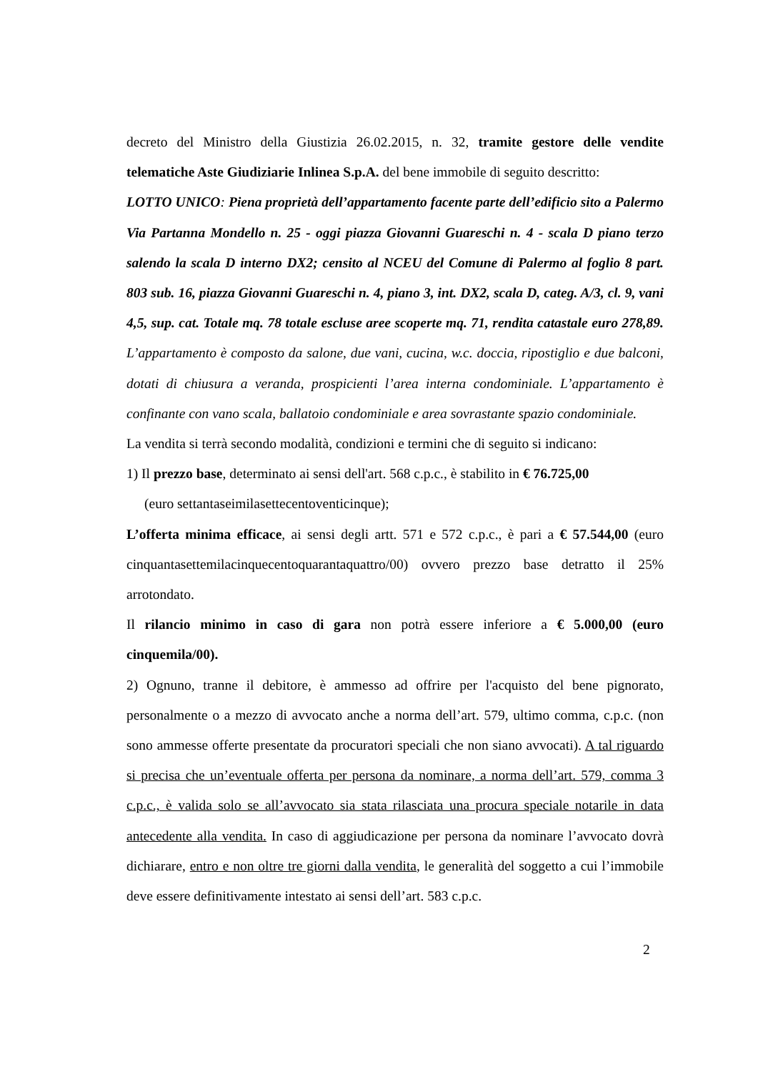decreto del Ministro della Giustizia 26.02.2015, n. 32, tramite gestore delle vendite telematiche Aste Giudiziarie Inlinea S.p.A. del bene immobile di seguito descritto:
LOTTO UNICO: Piena proprietà dell’appartamento facente parte dell’edificio sito a Palermo Via Partanna Mondello n. 25 - oggi piazza Giovanni Guareschi n. 4 - scala D piano terzo salendo la scala D interno DX2; censito al NCEU del Comune di Palermo al foglio 8 part. 803 sub. 16, piazza Giovanni Guareschi n. 4, piano 3, int. DX2, scala D, categ. A/3, cl. 9, vani 4,5, sup. cat. Totale mq. 78 totale escluse aree scoperte mq. 71, rendita catastale euro 278,89. L’appartamento è composto da salone, due vani, cucina, w.c. doccia, ripostiglio e due balconi, dotati di chiusura a veranda, prospicienti l’area interna condominiale. L’appartamento è confinante con vano scala, ballatoio condominiale e area sovrastante spazio condominiale.
La vendita si terrà secondo modalità, condizioni e termini che di seguito si indicano:
1) Il prezzo base, determinato ai sensi dell'art. 568 c.p.c., è stabilito in € 76.725,00
(euro settantaseimilasettecentoventicinque);
L’offerta minima efficace, ai sensi degli artt. 571 e 572 c.p.c., è pari a € 57.544,00 (euro cinquantasettemilacinquecentoquarantaquattro/00) ovvero prezzo base detratto il 25% arrotondato.
Il rilancio minimo in caso di gara non potrà essere inferiore a € 5.000,00 (euro cinquemila/00).
2) Ognuno, tranne il debitore, è ammesso ad offrire per l'acquisto del bene pignorato, personalmente o a mezzo di avvocato anche a norma dell’art. 579, ultimo comma, c.p.c. (non sono ammesse offerte presentate da procuratori speciali che non siano avvocati). A tal riguardo si precisa che un’eventuale offerta per persona da nominare, a norma dell’art. 579, comma 3 c.p.c., è valida solo se all’avvocato sia stata rilasciata una procura speciale notarile in data antecedente alla vendita. In caso di aggiudicazione per persona da nominare l’avvocato dovrà dichiarare, entro e non oltre tre giorni dalla vendita, le generalità del soggetto a cui l’immobile deve essere definitivamente intestato ai sensi dell’art. 583 c.p.c.
2